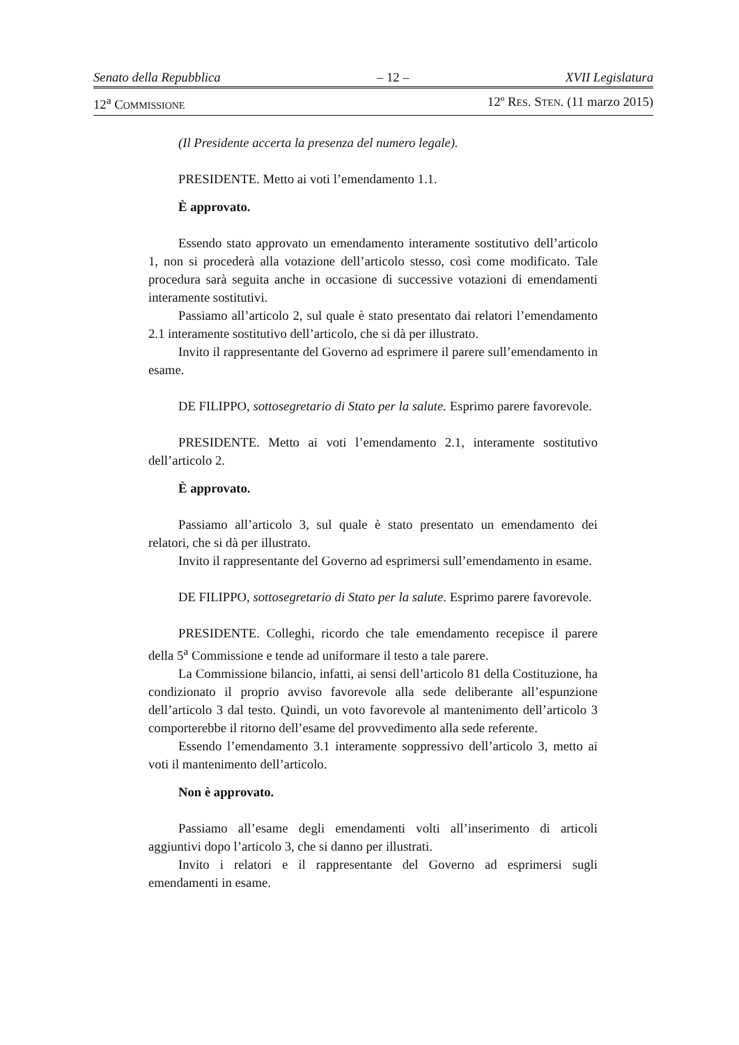Senato della Repubblica – 12 – XVII Legislatura
12<sup>a</sup> COMMISSIONE 12º RES. STEN. (11 marzo 2015)
(Il Presidente accerta la presenza del numero legale).
PRESIDENTE. Metto ai voti l’emendamento 1.1.
È approvato.
Essendo stato approvato un emendamento interamente sostitutivo dell’articolo 1, non si procederà alla votazione dell’articolo stesso, così come modificato. Tale procedura sarà seguita anche in occasione di successive votazioni di emendamenti interamente sostitutivi.
Passiamo all’articolo 2, sul quale è stato presentato dai relatori l’emendamento 2.1 interamente sostitutivo dell’articolo, che si dà per illustrato.
Invito il rappresentante del Governo ad esprimere il parere sull’emendamento in esame.
DE FILIPPO, sottosegretario di Stato per la salute. Esprimo parere favorevole.
PRESIDENTE. Metto ai voti l’emendamento 2.1, interamente sostitutivo dell’articolo 2.
È approvato.
Passiamo all’articolo 3, sul quale è stato presentato un emendamento dei relatori, che si dà per illustrato.
Invito il rappresentante del Governo ad esprimersi sull’emendamento in esame.
DE FILIPPO, sottosegretario di Stato per la salute. Esprimo parere favorevole.
PRESIDENTE. Colleghi, ricordo che tale emendamento recepisce il parere della 5<sup>a</sup> Commissione e tende ad uniformare il testo a tale parere.
La Commissione bilancio, infatti, ai sensi dell’articolo 81 della Costituzione, ha condizionato il proprio avviso favorevole alla sede deliberante all’espunzione dell’articolo 3 dal testo. Quindi, un voto favorevole al mantenimento dell’articolo 3 comporterebbe il ritorno dell’esame del provvedimento alla sede referente.
Essendo l’emendamento 3.1 interamente soppressivo dell’articolo 3, metto ai voti il mantenimento dell’articolo.
Non è approvato.
Passiamo all’esame degli emendamenti volti all’inserimento di articoli aggiuntivi dopo l’articolo 3, che si danno per illustrati.
Invito i relatori e il rappresentante del Governo ad esprimersi sugli emendamenti in esame.